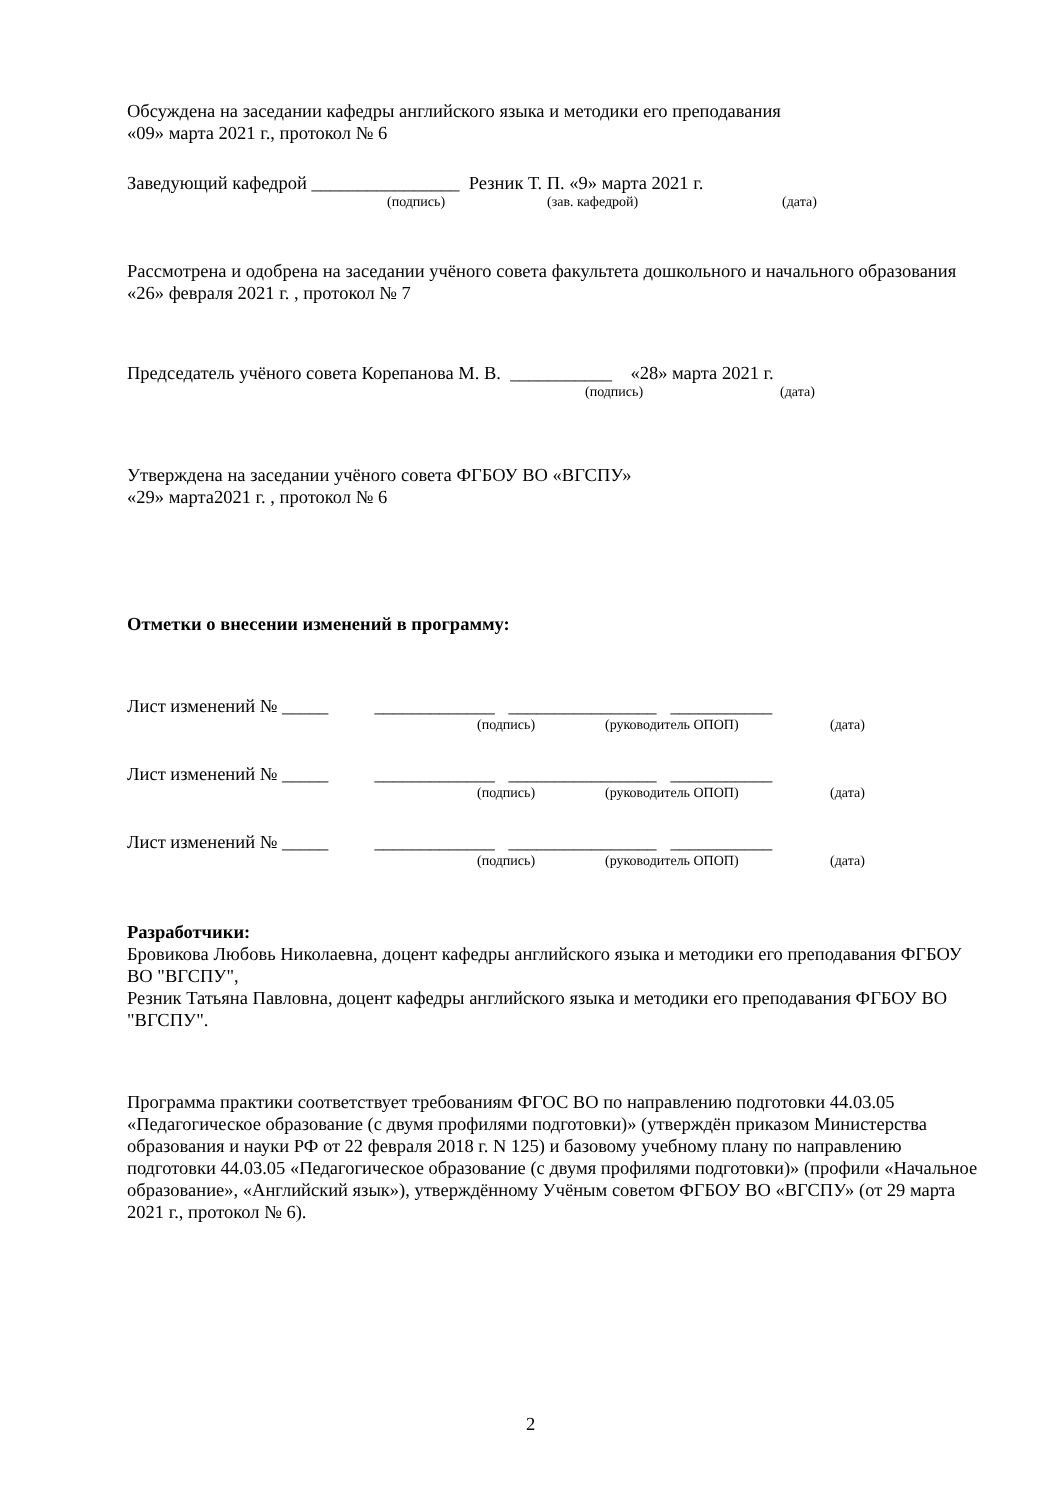Обсуждена на заседании кафедры английского языка и методики его преподавания
«09» марта 2021 г., протокол № 6
Заведующий кафедрой ________________ Резник Т. П. «9» марта 2021 г.
(подпись) (зав. кафедрой) (дата)
Рассмотрена и одобрена на заседании учёного совета факультета дошкольного и начального образования «26» февраля 2021 г. , протокол № 7
Председатель учёного совета Корепанова М. В. ___________ «28» марта 2021 г.
(подпись) (дата)
Утверждена на заседании учёного совета ФГБОУ ВО «ВГСПУ»
«29» марта2021 г. , протокол № 6
Отметки о внесении изменений в программу:
Лист изменений № _____ _____________ ________________ ___________
(подпись) (руководитель ОПОП) (дата)
Лист изменений № _____ _____________ ________________ ___________
(подпись) (руководитель ОПОП) (дата)
Лист изменений № _____ _____________ ________________ ___________
(подпись) (руководитель ОПОП) (дата)
Разработчики:
Бровикова Любовь Николаевна, доцент кафедры английского языка и методики его преподавания ФГБОУ ВО "ВГСПУ",
Резник Татьяна Павловна, доцент кафедры английского языка и методики его преподавания ФГБОУ ВО "ВГСПУ".
Программа практики соответствует требованиям ФГОС ВО по направлению подготовки 44.03.05 «Педагогическое образование (с двумя профилями подготовки)» (утверждён приказом Министерства образования и науки РФ от 22 февраля 2018 г. N 125) и базовому учебному плану по направлению подготовки 44.03.05 «Педагогическое образование (с двумя профилями подготовки)» (профили «Начальное образование», «Английский язык»), утверждённому Учёным советом ФГБОУ ВО «ВГСПУ» (от 29 марта 2021 г., протокол № 6).
2